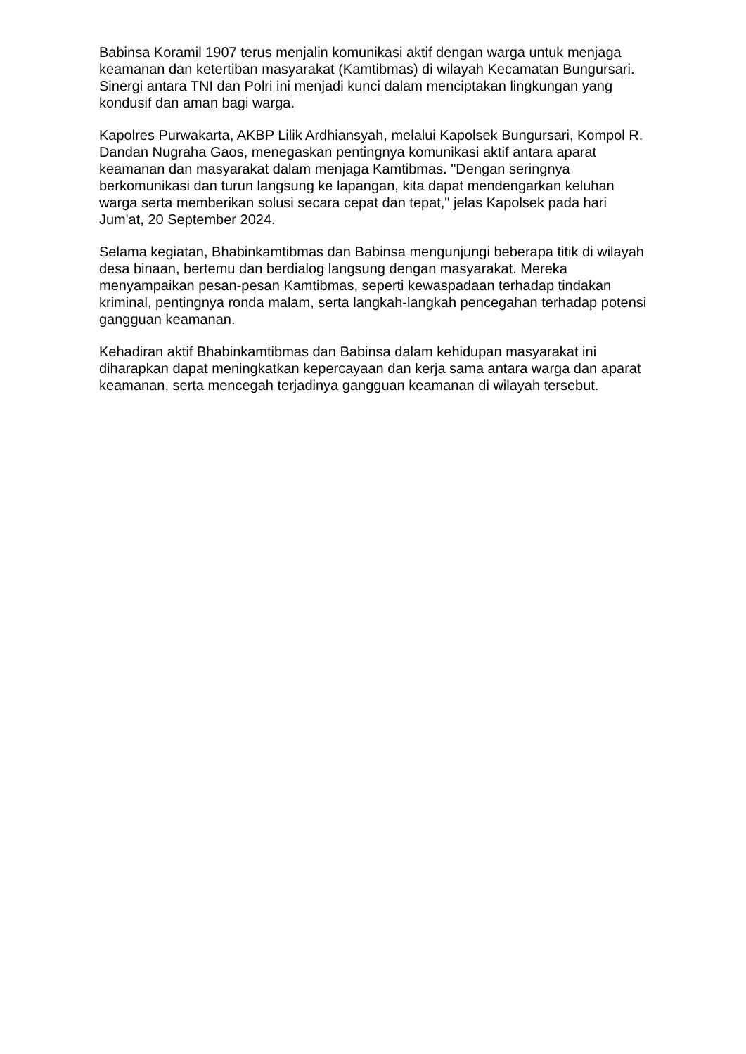Babinsa Koramil 1907 terus menjalin komunikasi aktif dengan warga untuk menjaga keamanan dan ketertiban masyarakat (Kamtibmas) di wilayah Kecamatan Bungursari. Sinergi antara TNI dan Polri ini menjadi kunci dalam menciptakan lingkungan yang kondusif dan aman bagi warga.
Kapolres Purwakarta, AKBP Lilik Ardhiansyah, melalui Kapolsek Bungursari, Kompol R. Dandan Nugraha Gaos, menegaskan pentingnya komunikasi aktif antara aparat keamanan dan masyarakat dalam menjaga Kamtibmas. "Dengan seringnya berkomunikasi dan turun langsung ke lapangan, kita dapat mendengarkan keluhan warga serta memberikan solusi secara cepat dan tepat," jelas Kapolsek pada hari Jum'at, 20 September 2024.
Selama kegiatan, Bhabinkamtibmas dan Babinsa mengunjungi beberapa titik di wilayah desa binaan, bertemu dan berdialog langsung dengan masyarakat. Mereka menyampaikan pesan-pesan Kamtibmas, seperti kewaspadaan terhadap tindakan kriminal, pentingnya ronda malam, serta langkah-langkah pencegahan terhadap potensi gangguan keamanan.
Kehadiran aktif Bhabinkamtibmas dan Babinsa dalam kehidupan masyarakat ini diharapkan dapat meningkatkan kepercayaan dan kerja sama antara warga dan aparat keamanan, serta mencegah terjadinya gangguan keamanan di wilayah tersebut.